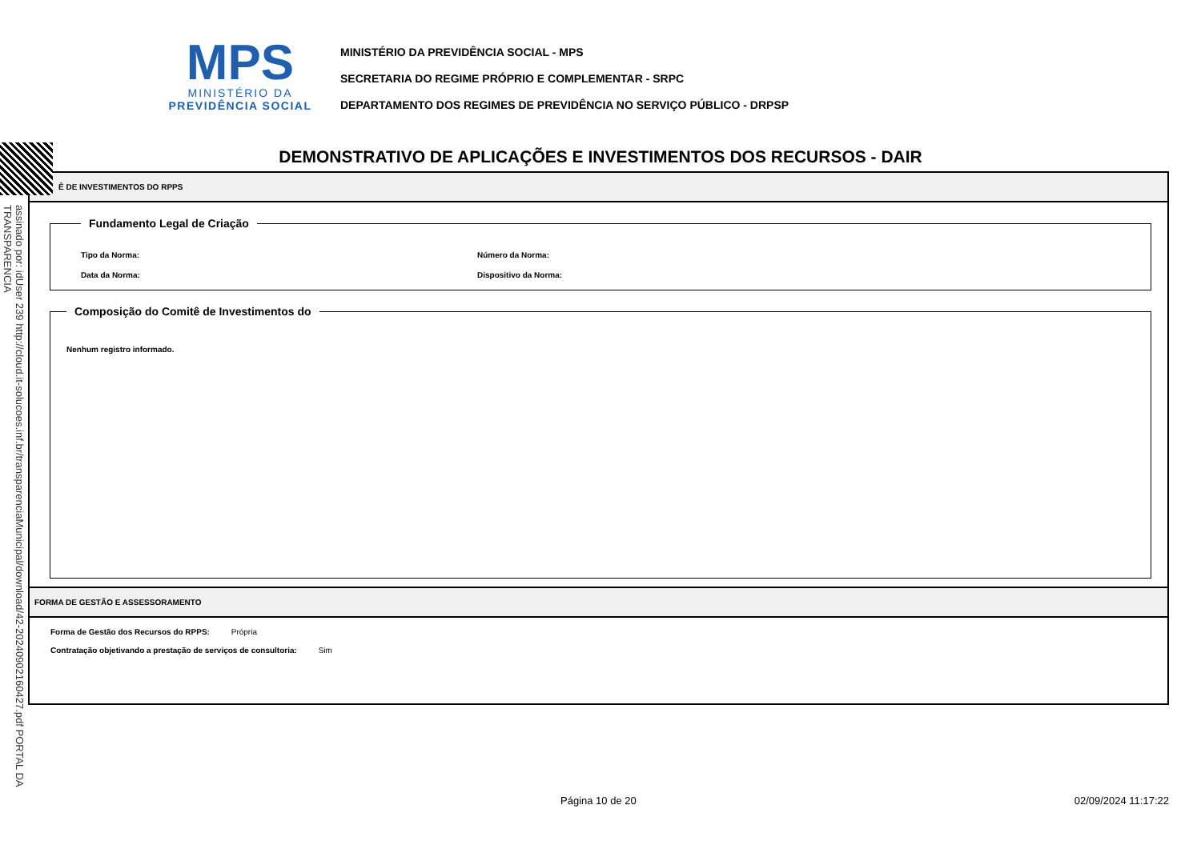MPS
MINISTÉRIO DA
PREVIDÊNCIA SOCIAL
MINISTÉRIO DA PREVIDÊNCIA SOCIAL - MPS
SECRETARIA DO REGIME PRÓPRIO E COMPLEMENTAR - SRPC
DEPARTAMENTO DOS REGIMES DE PREVIDÊNCIA NO SERVIÇO PÚBLICO - DRPSP
DEMONSTRATIVO DE APLICAÇÕES E INVESTIMENTOS DOS RECURSOS - DAIR
Ê DE INVESTIMENTOS DO RPPS
Fundamento Legal de Criação
Tipo da Norma: Número da Norma:
Data da Norma: Dispositivo da Norma:
Composição do Comitê de Investimentos do
Nenhum registro informado.
FORMA DE GESTÃO E ASSESSORAMENTO
Forma de Gestão dos Recursos do RPPS: Própria
Contratação objetivando a prestação de serviços de consultoria: Sim
assinado por: idUser 239 http://cloud.it-solucoes.inf.br/transparenciaMunicipal/download/42-20240902160427.pdf PORTAL DA TRANSPARENCIA
Página 10 de 20 02/09/2024 11:17:22